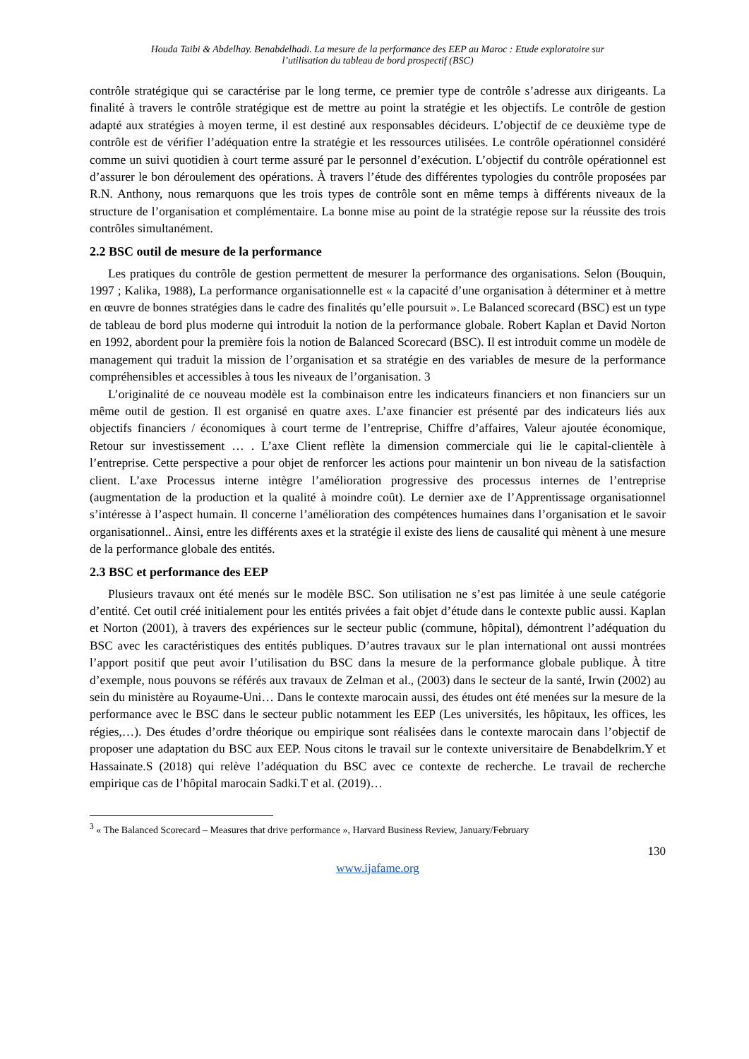Houda Taibi & Abdelhay. Benabdelhadi. La mesure de la performance des EEP au Maroc : Etude exploratoire sur
l’utilisation du tableau de bord prospectif (BSC)
contrôle stratégique qui se caractérise par le long terme, ce premier type de contrôle s’adresse aux dirigeants. La finalité à travers le contrôle stratégique est de mettre au point la stratégie et les objectifs. Le contrôle de gestion adapté aux stratégies à moyen terme, il est destiné aux responsables décideurs. L’objectif de ce deuxième type de contrôle est de vérifier l’adéquation entre la stratégie et les ressources utilisées. Le contrôle opérationnel considéré comme un suivi quotidien à court terme assuré par le personnel d’exécution. L’objectif du contrôle opérationnel est d’assurer le bon déroulement des opérations. À travers l’étude des différentes typologies du contrôle proposées par R.N. Anthony, nous remarquons que les trois types de contrôle sont en même temps à différents niveaux de la structure de l’organisation et complémentaire. La bonne mise au point de la stratégie repose sur la réussite des trois contrôles simultanément.
2.2 BSC outil de mesure de la performance
Les pratiques du contrôle de gestion permettent de mesurer la performance des organisations. Selon (Bouquin, 1997 ; Kalika, 1988), La performance organisationnelle est « la capacité d’une organisation à déterminer et à mettre en œuvre de bonnes stratégies dans le cadre des finalités qu’elle poursuit ». Le Balanced scorecard (BSC) est un type de tableau de bord plus moderne qui introduit la notion de la performance globale. Robert Kaplan et David Norton en 1992, abordent pour la première fois la notion de Balanced Scorecard (BSC). Il est introduit comme un modèle de management qui traduit la mission de l’organisation et sa stratégie en des variables de mesure de la performance compréhensibles et accessibles à tous les niveaux de l’organisation. 3
L’originalité de ce nouveau modèle est la combinaison entre les indicateurs financiers et non financiers sur un même outil de gestion. Il est organisé en quatre axes. L’axe financier est présenté par des indicateurs liés aux objectifs financiers / économiques à court terme de l’entreprise, Chiffre d’affaires, Valeur ajoutée économique, Retour sur investissement … . L’axe Client reflète la dimension commerciale qui lie le capital-clientèle à l’entreprise. Cette perspective a pour objet de renforcer les actions pour maintenir un bon niveau de la satisfaction client. L’axe Processus interne intègre l’amélioration progressive des processus internes de l’entreprise (augmentation de la production et la qualité à moindre coût). Le dernier axe de l’Apprentissage organisationnel s’intéresse à l’aspect humain. Il concerne l’amélioration des compétences humaines dans l’organisation et le savoir organisationnel.. Ainsi, entre les différents axes et la stratégie il existe des liens de causalité qui mènent à une mesure de la performance globale des entités.
2.3 BSC et performance des EEP
Plusieurs travaux ont été menés sur le modèle BSC. Son utilisation ne s’est pas limitée à une seule catégorie d’entité. Cet outil créé initialement pour les entités privées a fait objet d’étude dans le contexte public aussi. Kaplan et Norton (2001), à travers des expériences sur le secteur public (commune, hôpital), démontrent l’adéquation du BSC avec les caractéristiques des entités publiques. D’autres travaux sur le plan international ont aussi montrées l’apport positif que peut avoir l’utilisation du BSC dans la mesure de la performance globale publique. À titre d’exemple, nous pouvons se référés aux travaux de Zelman et al., (2003) dans le secteur de la santé, Irwin (2002) au sein du ministère au Royaume-Uni… Dans le contexte marocain aussi, des études ont été menées sur la mesure de la performance avec le BSC dans le secteur public notamment les EEP (Les universités, les hôpitaux, les offices, les régies,…). Des études d’ordre théorique ou empirique sont réalisées dans le contexte marocain dans l’objectif de proposer une adaptation du BSC aux EEP. Nous citons le travail sur le contexte universitaire de Benabdelkrim.Y et Hassainate.S (2018) qui relève l’adéquation du BSC avec ce contexte de recherche. Le travail de recherche empirique cas de l’hôpital marocain Sadki.T et al. (2019)…
<sup>3</sup> « The Balanced Scorecard – Measures that drive performance », Harvard Business Review, January/February
130
www.ijafame.org